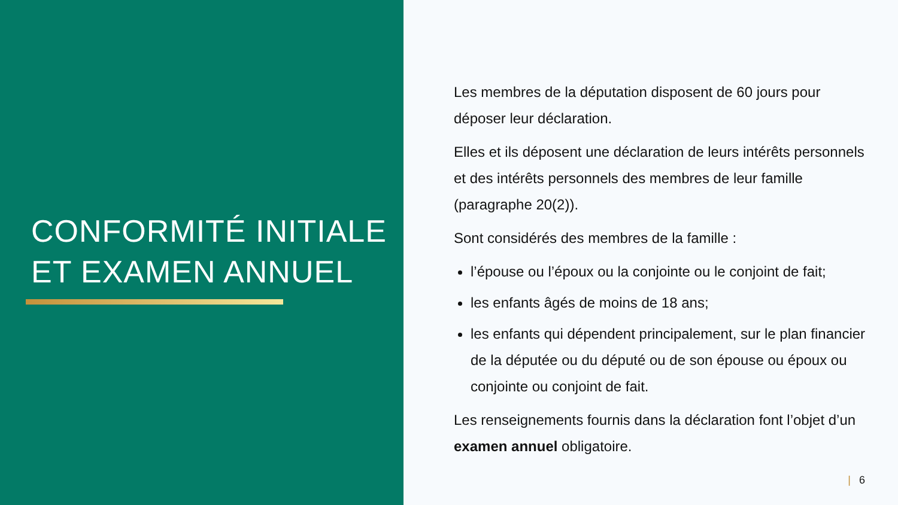CONFORMITÉ INITIALE
ET EXAMEN ANNUEL
Les membres de la députation disposent de 60 jours pour déposer leur déclaration.
Elles et ils déposent une déclaration de leurs intérêts personnels et des intérêts personnels des membres de leur famille (paragraphe 20(2)).
Sont considérés des membres de la famille :
l’épouse ou l’époux ou la conjointe ou le conjoint de fait;
les enfants âgés de moins de 18 ans;
les enfants qui dépendent principalement, sur le plan financier de la députée ou du député ou de son épouse ou époux ou conjointe ou conjoint de fait.
Les renseignements fournis dans la déclaration font l’objet d’un examen annuel obligatoire.
| 6